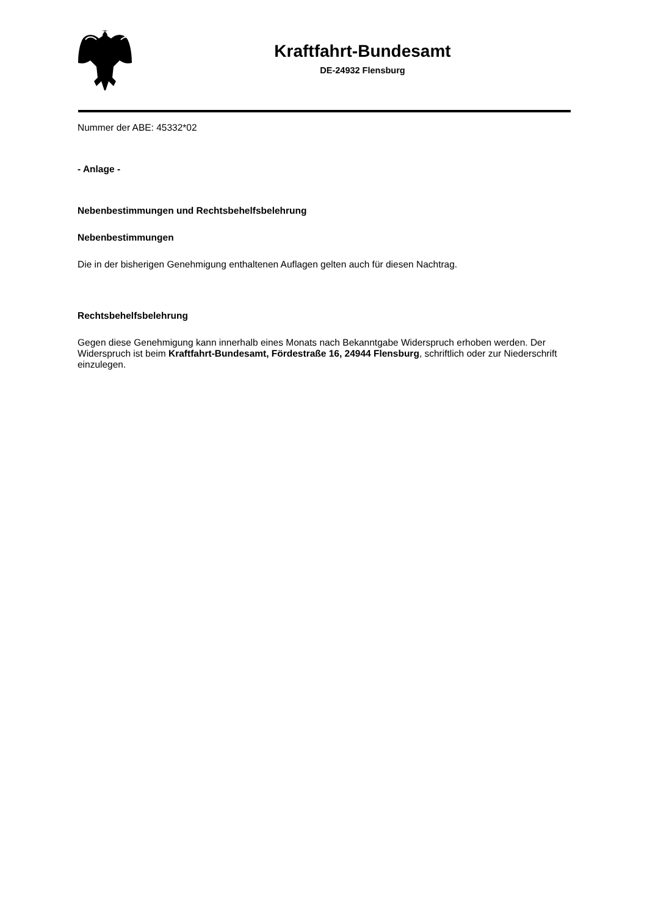Kraftfahrt-Bundesamt
DE-24932 Flensburg
Nummer der ABE: 45332*02
- Anlage -
Nebenbestimmungen und Rechtsbehelfsbelehrung
Nebenbestimmungen
Die in der bisherigen Genehmigung enthaltenen Auflagen gelten auch für diesen Nachtrag.
Rechtsbehelfsbelehrung
Gegen diese Genehmigung kann innerhalb eines Monats nach Bekanntgabe Widerspruch erhoben werden. Der Widerspruch ist beim Kraftfahrt-Bundesamt, Fördestraße 16, 24944 Flensburg, schriftlich oder zur Niederschrift einzulegen.